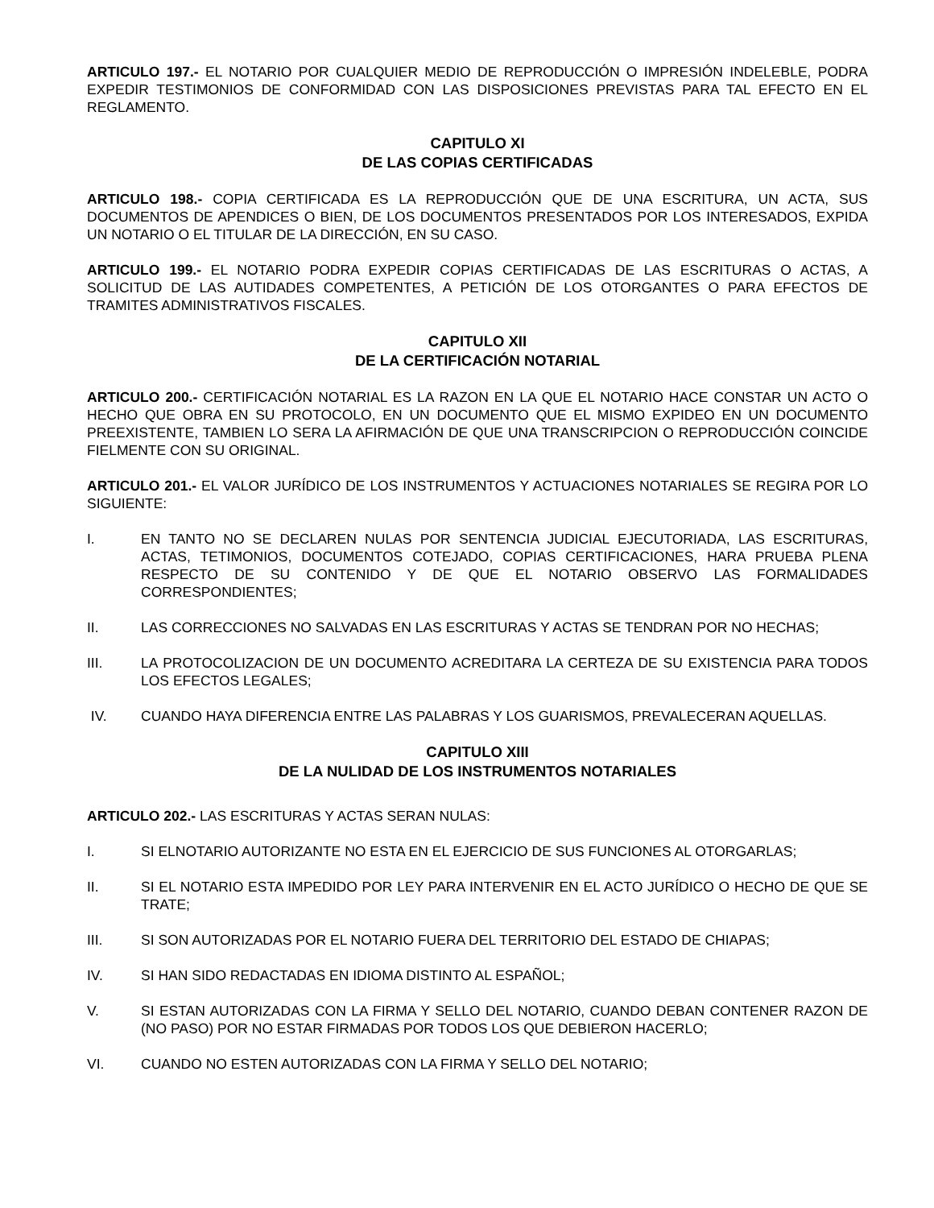ARTICULO 197.- EL NOTARIO POR CUALQUIER MEDIO DE REPRODUCCIÓN O IMPRESIÓN INDELEBLE, PODRA EXPEDIR TESTIMONIOS DE CONFORMIDAD CON LAS DISPOSICIONES PREVISTAS PARA TAL EFECTO EN EL REGLAMENTO.
CAPITULO XI
DE LAS COPIAS CERTIFICADAS
ARTICULO 198.- COPIA CERTIFICADA ES LA REPRODUCCIÓN QUE DE UNA ESCRITURA, UN ACTA, SUS DOCUMENTOS DE APENDICES O BIEN, DE LOS DOCUMENTOS PRESENTADOS POR LOS INTERESADOS, EXPIDA UN NOTARIO O EL TITULAR DE LA DIRECCIÓN, EN SU CASO.
ARTICULO 199.- EL NOTARIO PODRA EXPEDIR COPIAS CERTIFICADAS DE LAS ESCRITURAS O ACTAS, A SOLICITUD DE LAS AUTIDADES COMPETENTES, A PETICIÓN DE LOS OTORGANTES O PARA EFECTOS DE TRAMITES ADMINISTRATIVOS FISCALES.
CAPITULO XII
DE LA CERTIFICACIÓN NOTARIAL
ARTICULO 200.- CERTIFICACIÓN NOTARIAL ES LA RAZON EN LA QUE EL NOTARIO HACE CONSTAR UN ACTO O HECHO QUE OBRA EN SU PROTOCOLO, EN UN DOCUMENTO QUE EL MISMO EXPIDEO EN UN DOCUMENTO PREEXISTENTE, TAMBIEN LO SERA LA AFIRMACIÓN DE QUE UNA TRANSCRIPCION O REPRODUCCIÓN COINCIDE FIELMENTE CON SU ORIGINAL.
ARTICULO 201.- EL VALOR JURÍDICO DE LOS INSTRUMENTOS Y ACTUACIONES NOTARIALES SE REGIRA POR LO SIGUIENTE:
I. EN TANTO NO SE DECLAREN NULAS POR SENTENCIA JUDICIAL EJECUTORIADA, LAS ESCRITURAS, ACTAS, TETIMONIOS, DOCUMENTOS COTEJADO, COPIAS CERTIFICACIONES, HARA PRUEBA PLENA RESPECTO DE SU CONTENIDO Y DE QUE EL NOTARIO OBSERVO LAS FORMALIDADES CORRESPONDIENTES;
II. LAS CORRECCIONES NO SALVADAS EN LAS ESCRITURAS Y ACTAS SE TENDRAN POR NO HECHAS;
III. LA PROTOCOLIZACION DE UN DOCUMENTO ACREDITARA LA CERTEZA DE SU EXISTENCIA PARA TODOS LOS EFECTOS LEGALES;
IV. CUANDO HAYA DIFERENCIA ENTRE LAS PALABRAS Y LOS GUARISMOS, PREVALECERAN AQUELLAS.
CAPITULO XIII
DE LA NULIDAD DE LOS INSTRUMENTOS NOTARIALES
ARTICULO 202.- LAS ESCRITURAS Y ACTAS SERAN NULAS:
I. SI ELNOTARIO AUTORIZANTE NO ESTA EN EL EJERCICIO DE SUS FUNCIONES AL OTORGARLAS;
II. SI EL NOTARIO ESTA IMPEDIDO POR LEY PARA INTERVENIR EN EL ACTO JURÍDICO O HECHO DE QUE SE TRATE;
III. SI SON AUTORIZADAS POR EL NOTARIO FUERA DEL TERRITORIO DEL ESTADO DE CHIAPAS;
IV. SI HAN SIDO REDACTADAS EN IDIOMA DISTINTO AL ESPAÑOL;
V. SI ESTAN AUTORIZADAS CON LA FIRMA Y SELLO DEL NOTARIO, CUANDO DEBAN CONTENER RAZON DE (NO PASO) POR NO ESTAR FIRMADAS POR TODOS LOS QUE DEBIERON HACERLO;
VI. CUANDO NO ESTEN AUTORIZADAS CON LA FIRMA Y SELLO DEL NOTARIO;